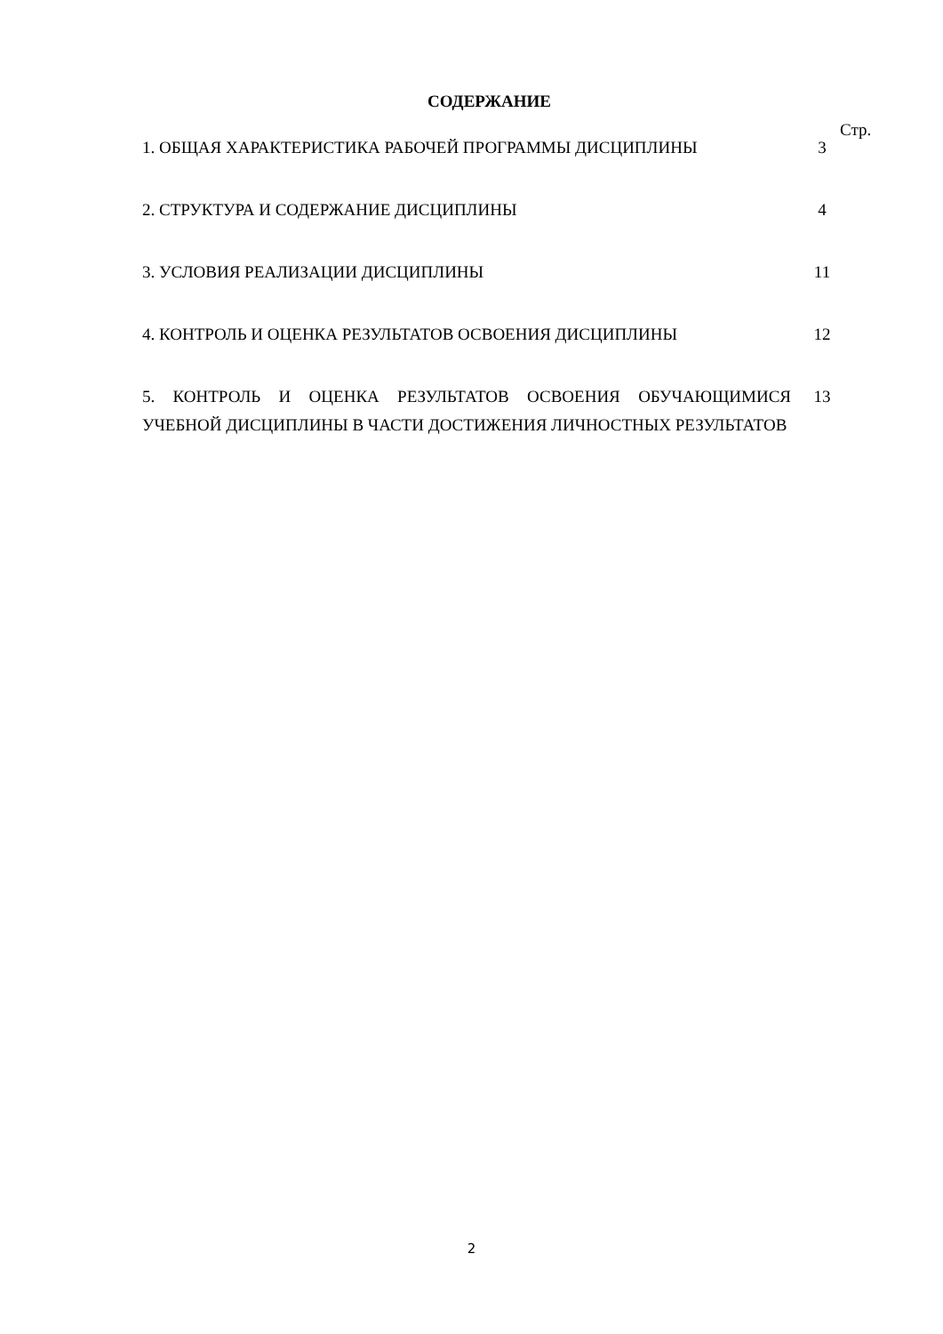СОДЕРЖАНИЕ
Стр.
| 1. ОБЩАЯ ХАРАКТЕРИСТИКА РАБОЧЕЙ ПРОГРАММЫ ДИСЦИПЛИНЫ | 3 |
| 2. СТРУКТУРА И СОДЕРЖАНИЕ ДИСЦИПЛИНЫ | 4 |
| 3. УСЛОВИЯ РЕАЛИЗАЦИИ ДИСЦИПЛИНЫ | 11 |
| 4. КОНТРОЛЬ И ОЦЕНКА РЕЗУЛЬТАТОВ ОСВОЕНИЯ ДИСЦИПЛИНЫ | 12 |
| 5. КОНТРОЛЬ И ОЦЕНКА РЕЗУЛЬТАТОВ ОСВОЕНИЯ ОБУЧАЮЩИМИСЯ УЧЕБНОЙ ДИСЦИПЛИНЫ В ЧАСТИ ДОСТИЖЕНИЯ ЛИЧНОСТНЫХ РЕЗУЛЬТАТОВ | 13 |
2